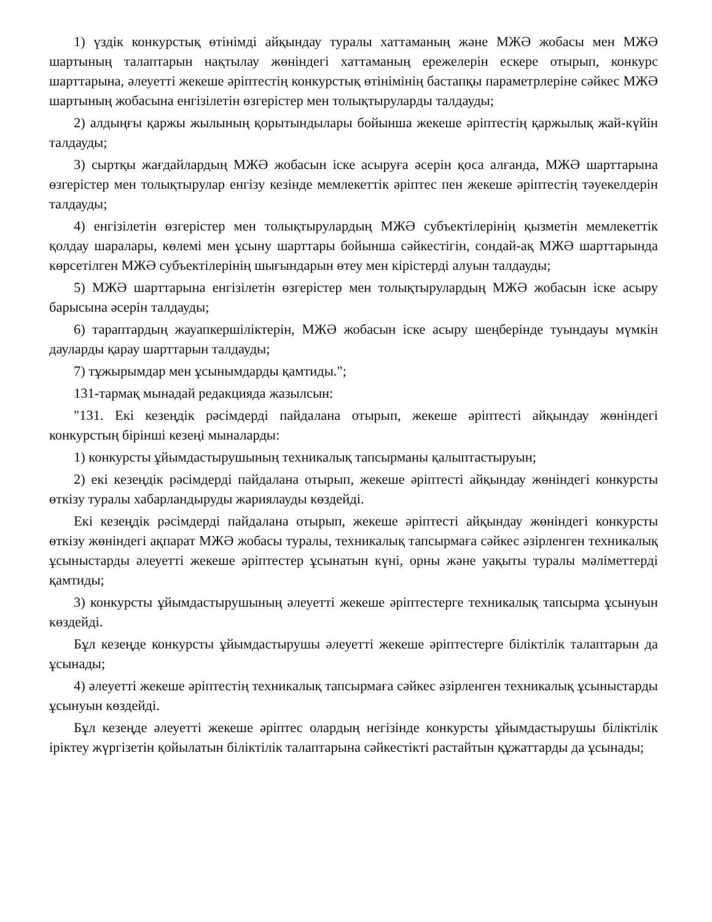1) үздік конкурстық өтінімді айқындау туралы хаттаманың және МЖӘ жобасы мен МЖӘ шартының талаптарын нақтылау жөніндегі хаттаманың ережелерін ескере отырып, конкурс шарттарына, әлеуетті жекеше әріптестің конкурстық өтінімінің бастапқы параметрлеріне сәйкес МЖӘ шартының жобасына енгізілетін өзгерістер мен толықтыруларды талдауды;
2) алдыңғы қаржы жылының қорытындылары бойынша жекеше әріптестің қаржылық жай-күйін талдауды;
3) сыртқы жағдайлардың МЖӘ жобасын іске асыруға әсерін қоса алғанда, МЖӘ шарттарына өзгерістер мен толықтырулар енгізу кезінде мемлекеттік әріптес пен жекеше әріптестің тәуекелдерін талдауды;
4) енгізілетін өзгерістер мен толықтырулардың МЖӘ субъектілерінің қызметін мемлекеттік қолдау шаралары, көлемі мен ұсыну шарттары бойынша сәйкестігін, сондай-ақ МЖӘ шарттарында көрсетілген МЖӘ субъектілерінің шығындарын өтеу мен кірістерді алуын талдауды;
5) МЖӘ шарттарына енгізілетін өзгерістер мен толықтырулардың МЖӘ жобасын іске асыру барысына әсерін талдауды;
6) тараптардың жауапкершіліктерін, МЖӘ жобасын іске асыру шеңберінде туындауы мүмкін дауларды қарау шарттарын талдауды;
7) тұжырымдар мен ұсынымдарды қамтиды.";
131-тармақ мынадай редакцияда жазылсын:
"131. Екі кезеңдік рәсімдерді пайдалана отырып, жекеше әріптесті айқындау жөніндегі конкурстың бірінші кезеңі мыналарды:
1) конкурсты ұйымдастырушының техникалық тапсырманы қалыптастыруын;
2) екі кезеңдік рәсімдерді пайдалана отырып, жекеше әріптесті айқындау жөніндегі конкурсты өткізу туралы хабарландыруды жариялауды көздейді.
Екі кезеңдік рәсімдерді пайдалана отырып, жекеше әріптесті айқындау жөніндегі конкурсты өткізу жөніндегі ақпарат МЖӘ жобасы туралы, техникалық тапсырмаға сәйкес әзірленген техникалық ұсыныстарды әлеуетті жекеше әріптестер ұсынатын күні, орны және уақыты туралы мәліметтерді қамтиды;
3) конкурсты ұйымдастырушының әлеуетті жекеше әріптестерге техникалық тапсырма ұсынуын көздейді.
Бұл кезеңде конкурсты ұйымдастырушы әлеуетті жекеше әріптестерге біліктілік талаптарын да ұсынады;
4) әлеуетті жекеше әріптестің техникалық тапсырмаға сәйкес әзірленген техникалық ұсыныстарды ұсынуын көздейді.
Бұл кезеңде әлеуетті жекеше әріптес олардың негізінде конкурсты ұйымдастырушы біліктілік іріктеу жүргізетін қойылатын біліктілік талаптарына сәйкестікті растайтын құжаттарды да ұсынады;